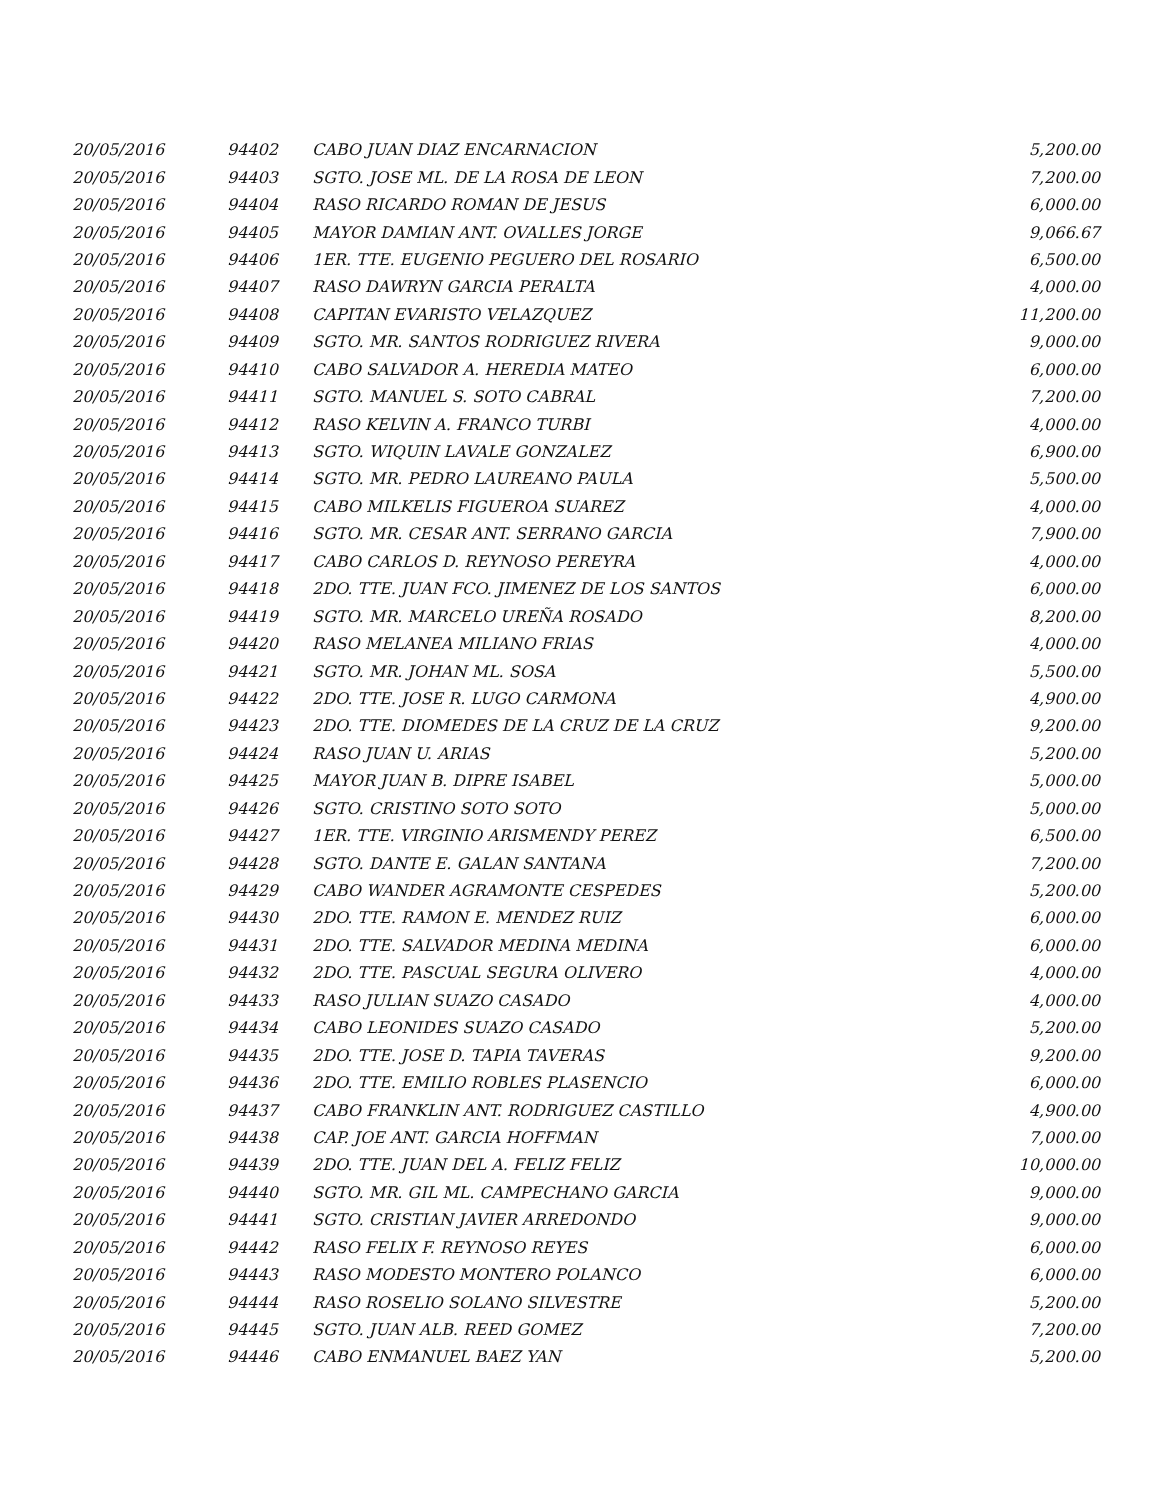| 20/05/2016 | 94402 | CABO JUAN DIAZ ENCARNACION | 5,200.00 |
| 20/05/2016 | 94403 | SGTO. JOSE ML. DE LA ROSA DE LEON | 7,200.00 |
| 20/05/2016 | 94404 | RASO RICARDO ROMAN DE JESUS | 6,000.00 |
| 20/05/2016 | 94405 | MAYOR DAMIAN ANT. OVALLES JORGE | 9,066.67 |
| 20/05/2016 | 94406 | 1ER. TTE. EUGENIO PEGUERO DEL ROSARIO | 6,500.00 |
| 20/05/2016 | 94407 | RASO DAWRYN GARCIA PERALTA | 4,000.00 |
| 20/05/2016 | 94408 | CAPITAN EVARISTO VELAZQUEZ | 11,200.00 |
| 20/05/2016 | 94409 | SGTO. MR. SANTOS RODRIGUEZ RIVERA | 9,000.00 |
| 20/05/2016 | 94410 | CABO SALVADOR A. HEREDIA MATEO | 6,000.00 |
| 20/05/2016 | 94411 | SGTO. MANUEL S. SOTO CABRAL | 7,200.00 |
| 20/05/2016 | 94412 | RASO KELVIN A. FRANCO TURBI | 4,000.00 |
| 20/05/2016 | 94413 | SGTO. WIQUIN LAVALE GONZALEZ | 6,900.00 |
| 20/05/2016 | 94414 | SGTO. MR. PEDRO LAUREANO PAULA | 5,500.00 |
| 20/05/2016 | 94415 | CABO MILKELIS FIGUEROA SUAREZ | 4,000.00 |
| 20/05/2016 | 94416 | SGTO. MR. CESAR ANT. SERRANO GARCIA | 7,900.00 |
| 20/05/2016 | 94417 | CABO CARLOS D. REYNOSO PEREYRA | 4,000.00 |
| 20/05/2016 | 94418 | 2DO. TTE. JUAN FCO. JIMENEZ DE LOS SANTOS | 6,000.00 |
| 20/05/2016 | 94419 | SGTO. MR. MARCELO UREÑA ROSADO | 8,200.00 |
| 20/05/2016 | 94420 | RASO MELANEA MILIANO FRIAS | 4,000.00 |
| 20/05/2016 | 94421 | SGTO. MR. JOHAN ML. SOSA | 5,500.00 |
| 20/05/2016 | 94422 | 2DO. TTE. JOSE R. LUGO CARMONA | 4,900.00 |
| 20/05/2016 | 94423 | 2DO. TTE. DIOMEDES DE LA CRUZ DE LA CRUZ | 9,200.00 |
| 20/05/2016 | 94424 | RASO JUAN U. ARIAS | 5,200.00 |
| 20/05/2016 | 94425 | MAYOR JUAN B. DIPRE ISABEL | 5,000.00 |
| 20/05/2016 | 94426 | SGTO. CRISTINO SOTO SOTO | 5,000.00 |
| 20/05/2016 | 94427 | 1ER. TTE. VIRGINIO ARISMENDY PEREZ | 6,500.00 |
| 20/05/2016 | 94428 | SGTO. DANTE E. GALAN SANTANA | 7,200.00 |
| 20/05/2016 | 94429 | CABO WANDER AGRAMONTE CESPEDES | 5,200.00 |
| 20/05/2016 | 94430 | 2DO. TTE. RAMON E. MENDEZ RUIZ | 6,000.00 |
| 20/05/2016 | 94431 | 2DO. TTE. SALVADOR MEDINA MEDINA | 6,000.00 |
| 20/05/2016 | 94432 | 2DO. TTE. PASCUAL SEGURA OLIVERO | 4,000.00 |
| 20/05/2016 | 94433 | RASO JULIAN SUAZO CASADO | 4,000.00 |
| 20/05/2016 | 94434 | CABO LEONIDES SUAZO CASADO | 5,200.00 |
| 20/05/2016 | 94435 | 2DO. TTE. JOSE D. TAPIA TAVERAS | 9,200.00 |
| 20/05/2016 | 94436 | 2DO. TTE. EMILIO ROBLES PLASENCIO | 6,000.00 |
| 20/05/2016 | 94437 | CABO FRANKLIN ANT. RODRIGUEZ CASTILLO | 4,900.00 |
| 20/05/2016 | 94438 | CAP. JOE ANT. GARCIA HOFFMAN | 7,000.00 |
| 20/05/2016 | 94439 | 2DO. TTE. JUAN DEL A. FELIZ FELIZ | 10,000.00 |
| 20/05/2016 | 94440 | SGTO. MR. GIL ML. CAMPECHANO GARCIA | 9,000.00 |
| 20/05/2016 | 94441 | SGTO. CRISTIAN JAVIER ARREDONDO | 9,000.00 |
| 20/05/2016 | 94442 | RASO FELIX F. REYNOSO REYES | 6,000.00 |
| 20/05/2016 | 94443 | RASO MODESTO MONTERO POLANCO | 6,000.00 |
| 20/05/2016 | 94444 | RASO ROSELIO SOLANO SILVESTRE | 5,200.00 |
| 20/05/2016 | 94445 | SGTO. JUAN ALB. REED GOMEZ | 7,200.00 |
| 20/05/2016 | 94446 | CABO ENMANUEL BAEZ YAN | 5,200.00 |